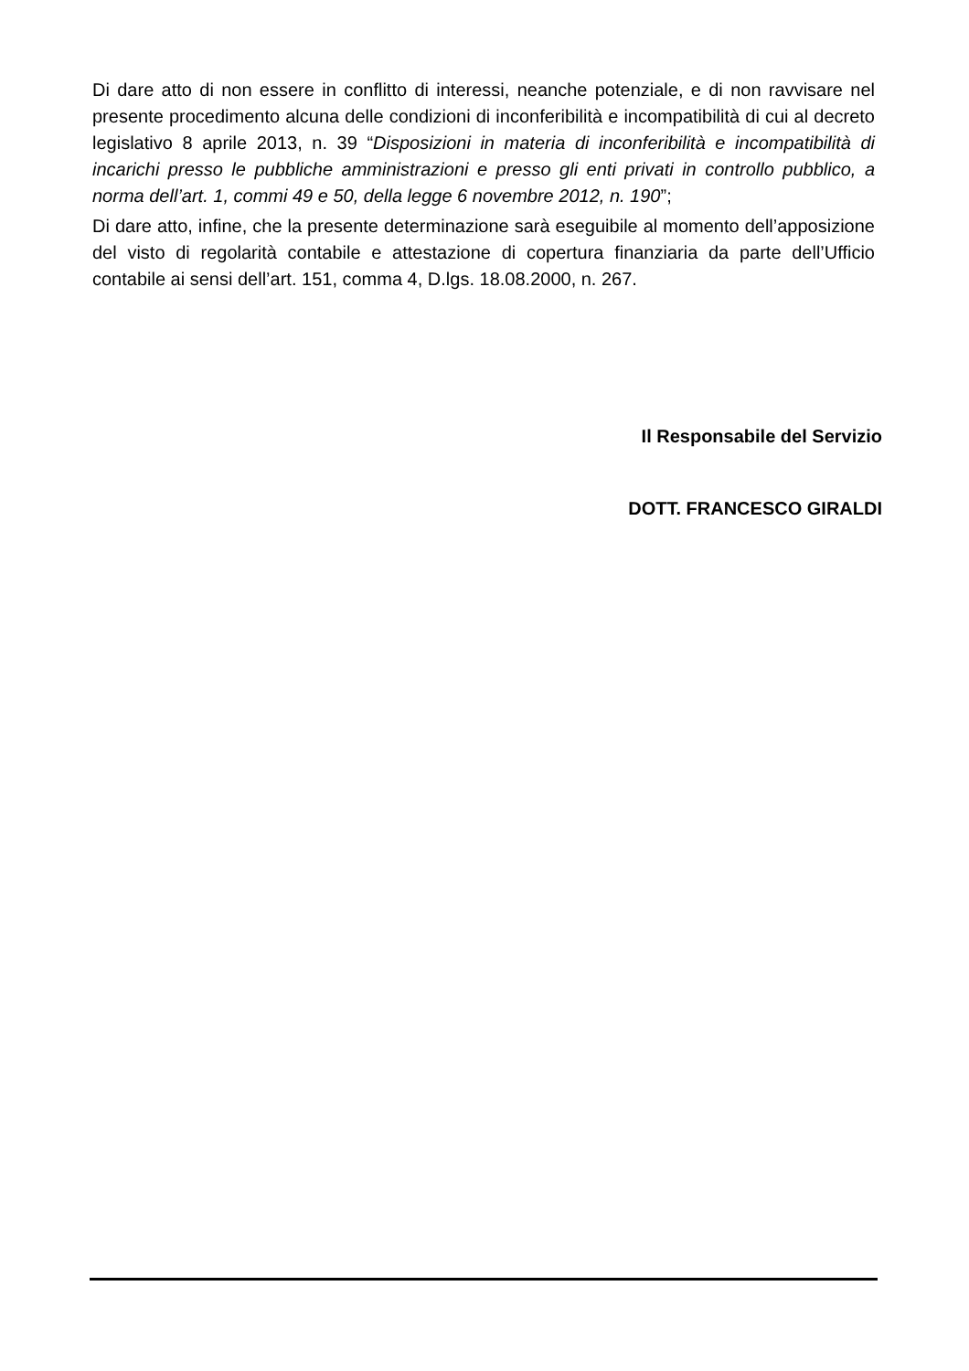Di dare atto di non essere in conflitto di interessi, neanche potenziale, e di non ravvisare nel presente procedimento alcuna delle condizioni di inconferibilità e incompatibilità di cui al decreto legislativo 8 aprile 2013, n. 39 “Disposizioni in materia di inconferibilità e incompatibilità di incarichi presso le pubbliche amministrazioni e presso gli enti privati in controllo pubblico, a norma dell’art. 1, commi 49 e 50, della legge 6 novembre 2012, n. 190”;
Di dare atto, infine, che la presente determinazione sarà eseguibile al momento dell’apposizione del visto di regolarità contabile e attestazione di copertura finanziaria da parte dell’Ufficio contabile ai sensi dell’art. 151, comma 4, D.lgs. 18.08.2000, n. 267.
Il Responsabile del Servizio
DOTT. FRANCESCO GIRALDI